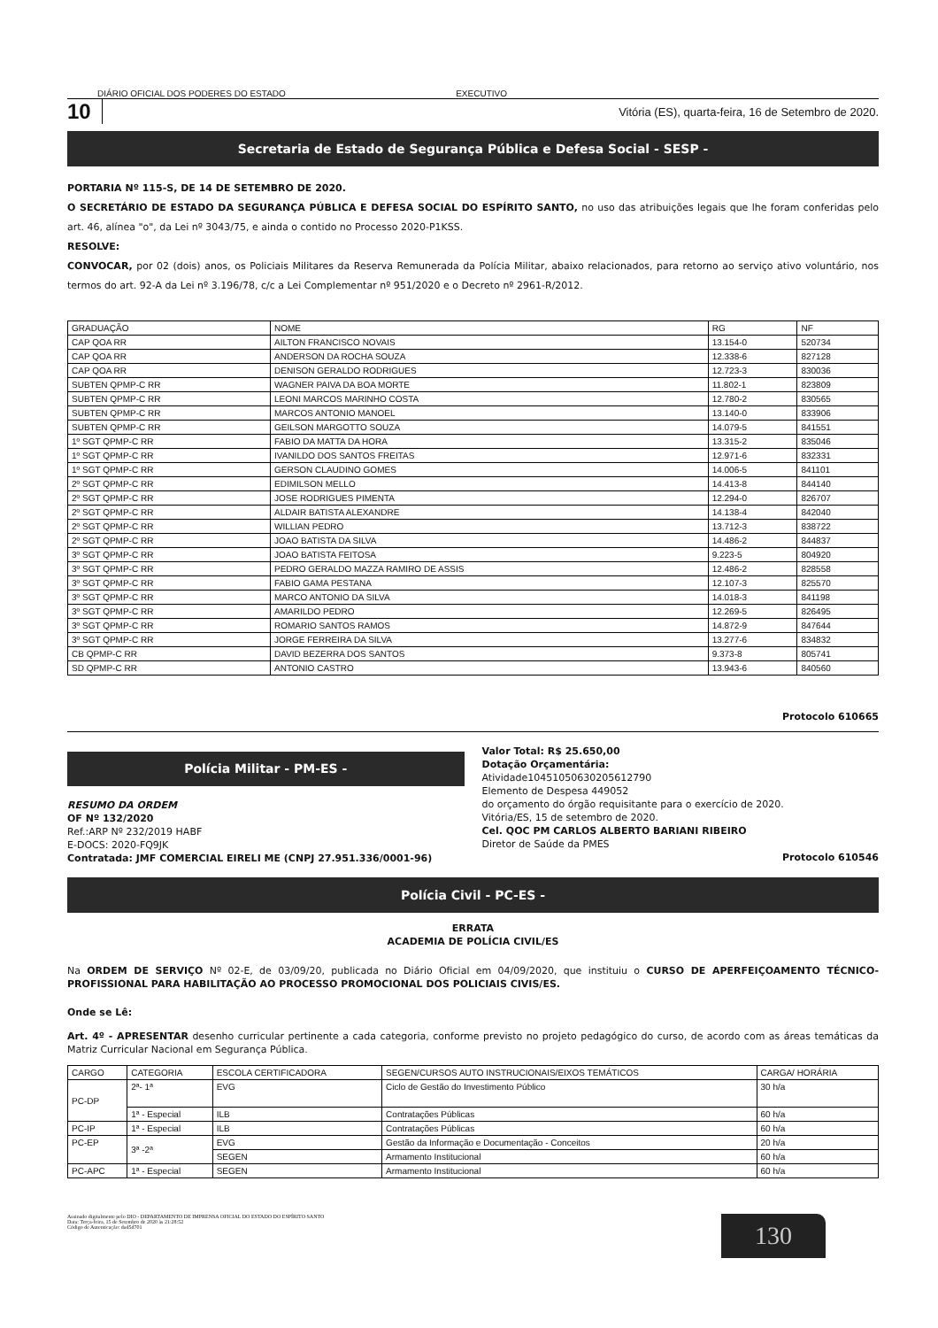DIÁRIO OFICIAL DOS PODERES DO ESTADO EXECUTIVO
10 Vitória (ES), quarta-feira, 16 de Setembro de 2020.
Secretaria de Estado de Segurança Pública e Defesa Social - SESP -
PORTARIA Nº 115-S, DE 14 DE SETEMBRO DE 2020.
O SECRETÁRIO DE ESTADO DA SEGURANÇA PÚBLICA E DEFESA SOCIAL DO ESPÍRITO SANTO, no uso das atribuições legais que lhe foram conferidas pelo art. 46, alínea "o", da Lei nº 3043/75, e ainda o contido no Processo 2020-P1KSS.
RESOLVE:
CONVOCAR, por 02 (dois) anos, os Policiais Militares da Reserva Remunerada da Polícia Militar, abaixo relacionados, para retorno ao serviço ativo voluntário, nos termos do art. 92-A da Lei nº 3.196/78, c/c a Lei Complementar nº 951/2020 e o Decreto nº 2961-R/2012.
| GRADUAÇÃO | NOME | RG | NF |
| --- | --- | --- | --- |
| CAP QOA RR | AILTON FRANCISCO NOVAIS | 13.154-0 | 520734 |
| CAP QOA RR | ANDERSON DA ROCHA SOUZA | 12.338-6 | 827128 |
| CAP QOA RR | DENISON GERALDO RODRIGUES | 12.723-3 | 830036 |
| SUBTEN QPMP-C RR | WAGNER PAIVA DA BOA MORTE | 11.802-1 | 823809 |
| SUBTEN QPMP-C RR | LEONI MARCOS MARINHO COSTA | 12.780-2 | 830565 |
| SUBTEN QPMP-C RR | MARCOS ANTONIO MANOEL | 13.140-0 | 833906 |
| SUBTEN QPMP-C RR | GEILSON MARGOTTO SOUZA | 14.079-5 | 841551 |
| 1º SGT QPMP-C RR | FABIO DA MATTA DA HORA | 13.315-2 | 835046 |
| 1º SGT QPMP-C RR | IVANILDO DOS SANTOS FREITAS | 12.971-6 | 832331 |
| 1º SGT QPMP-C RR | GERSON CLAUDINO GOMES | 14.006-5 | 841101 |
| 2º SGT QPMP-C RR | EDIMILSON MELLO | 14.413-8 | 844140 |
| 2º SGT QPMP-C RR | JOSE RODRIGUES PIMENTA | 12.294-0 | 826707 |
| 2º SGT QPMP-C RR | ALDAIR BATISTA ALEXANDRE | 14.138-4 | 842040 |
| 2º SGT QPMP-C RR | WILLIAN PEDRO | 13.712-3 | 838722 |
| 2º SGT QPMP-C RR | JOAO BATISTA DA SILVA | 14.486-2 | 844837 |
| 3º SGT QPMP-C RR | JOAO BATISTA FEITOSA | 9.223-5 | 804920 |
| 3º SGT QPMP-C RR | PEDRO GERALDO MAZZA RAMIRO DE ASSIS | 12.486-2 | 828558 |
| 3º SGT QPMP-C RR | FABIO GAMA PESTANA | 12.107-3 | 825570 |
| 3º SGT QPMP-C RR | MARCO ANTONIO DA SILVA | 14.018-3 | 841198 |
| 3º SGT QPMP-C RR | AMARILDO PEDRO | 12.269-5 | 826495 |
| 3º SGT QPMP-C RR | ROMARIO SANTOS RAMOS | 14.872-9 | 847644 |
| 3º SGT QPMP-C RR | JORGE FERREIRA DA SILVA | 13.277-6 | 834832 |
| CB QPMP-C RR | DAVID BEZERRA DOS SANTOS | 9.373-8 | 805741 |
| SD QPMP-C RR | ANTONIO CASTRO | 13.943-6 | 840560 |
Protocolo 610665
Polícia Militar - PM-ES -
RESUMO DA ORDEM
OF Nº 132/2020
Ref.:ARP Nº 232/2019 HABF
E-DOCS: 2020-FQ9JK
Contratada: JMF COMERCIAL EIRELI ME (CNPJ 27.951.336/0001-96)
Valor Total: R$ 25.650,00
Dotação Orçamentária:
Atividade10451050630205612790
Elemento de Despesa 449052
do orçamento do órgão requisitante para o exercício de 2020.
Vitória/ES, 15 de setembro de 2020.
Cel. QOC PM CARLOS ALBERTO BARIANI RIBEIRO
Diretor de Saúde da PMES
Protocolo 610546
Polícia Civil - PC-ES -
ERRATA
ACADEMIA DE POLÍCIA CIVIL/ES
Na ORDEM DE SERVIÇO Nº 02-E, de 03/09/20, publicada no Diário Oficial em 04/09/2020, que instituiu o CURSO DE APERFEIÇOAMENTO TÉCNICO-PROFISSIONAL PARA HABILITAÇÃO AO PROCESSO PROMOCIONAL DOS POLICIAIS CIVIS/ES.
Onde se Lê:
Art. 4º - APRESENTAR desenho curricular pertinente a cada categoria, conforme previsto no projeto pedagógico do curso, de acordo com as áreas temáticas da Matriz Curricular Nacional em Segurança Pública.
| CARGO | CATEGORIA | ESCOLA CERTIFICADORA | SEGEN/CURSOS AUTO INSTRUCIONAIS/EIXOS TEMÁTICOS | CARGA/ HORÁRIA |
| --- | --- | --- | --- | --- |
| PC-DP | 2ª- 1ª | EVG | Ciclo de Gestão do Investimento Público | 30 h/a |
| | 1ª - Especial | ILB | Contratações Públicas | 60 h/a |
| PC-IP | 1ª - Especial | ILB | Contratações Públicas | 60 h/a |
| PC-EP | 3ª -2ª | EVG | Gestão da Informação e Documentação - Conceitos | 20 h/a |
| | | SEGEN | Armamento Institucional | 60 h/a |
| PC-APC | 1ª - Especial | SEGEN | Armamento Institucional | 60 h/a |
Assinado digitalmente pelo DIO - DEPARTAMENTO DE IMPRENSA OFICIAL DO ESTADO DO ESPÍRITO SANTO
Data: Terça-feira, 15 de Setembro de 2020 às 21:28:52
Código de Autenticação: dad5d701
130